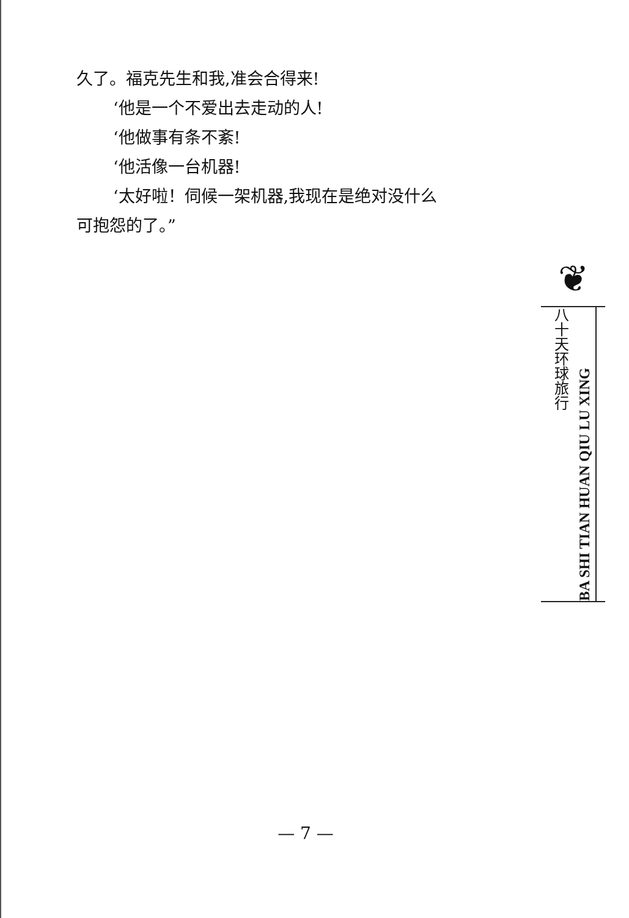久了。福克先生和我,准会合得来!
‘他是一个不爱出去走动的人!
‘他做事有条不紊!
‘他活像一台机器!
‘太好啦！伺候一架机器,我现在是绝对没什么
可抱怨的了。”
❦
八十天环球旅行
BA SHI TIAN HUAN QIU LU XING
— 7 —